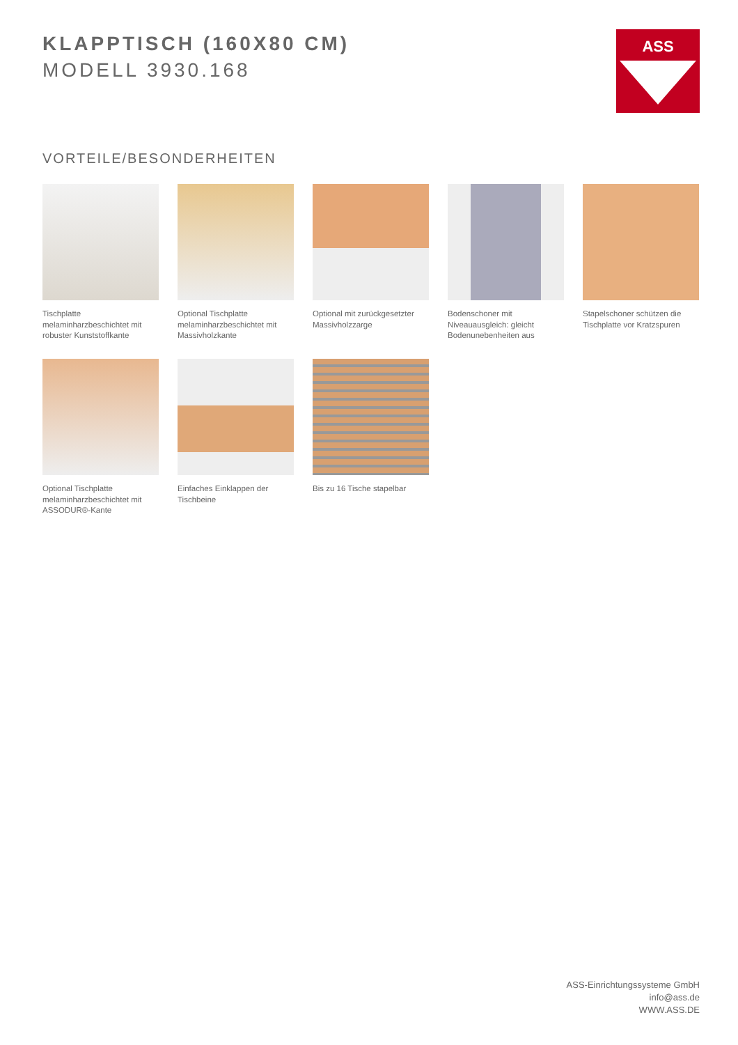KLAPPTISCH (160X80 CM)
MODELL 3930.168
ASS
VORTEILE/BESONDERHEITEN
Tischplatte melaminharzbeschichtet mit robuster Kunststoffkante
Optional Tischplatte melaminharzbeschichtet mit Massivholzkante
Optional mit zurückgesetzter Massivholzzarge
Bodenschoner mit Niveauausgleich: gleicht Bodenunebenheiten aus
Stapelschoner schützen die Tischplatte vor Kratzspuren
Optional Tischplatte melaminharzbeschichtet mit ASSODUR®-Kante
Einfaches Einklappen der Tischbeine
Bis zu 16 Tische stapelbar
ASS-Einrichtungssysteme GmbH
info@ass.de
WWW.ASS.DE